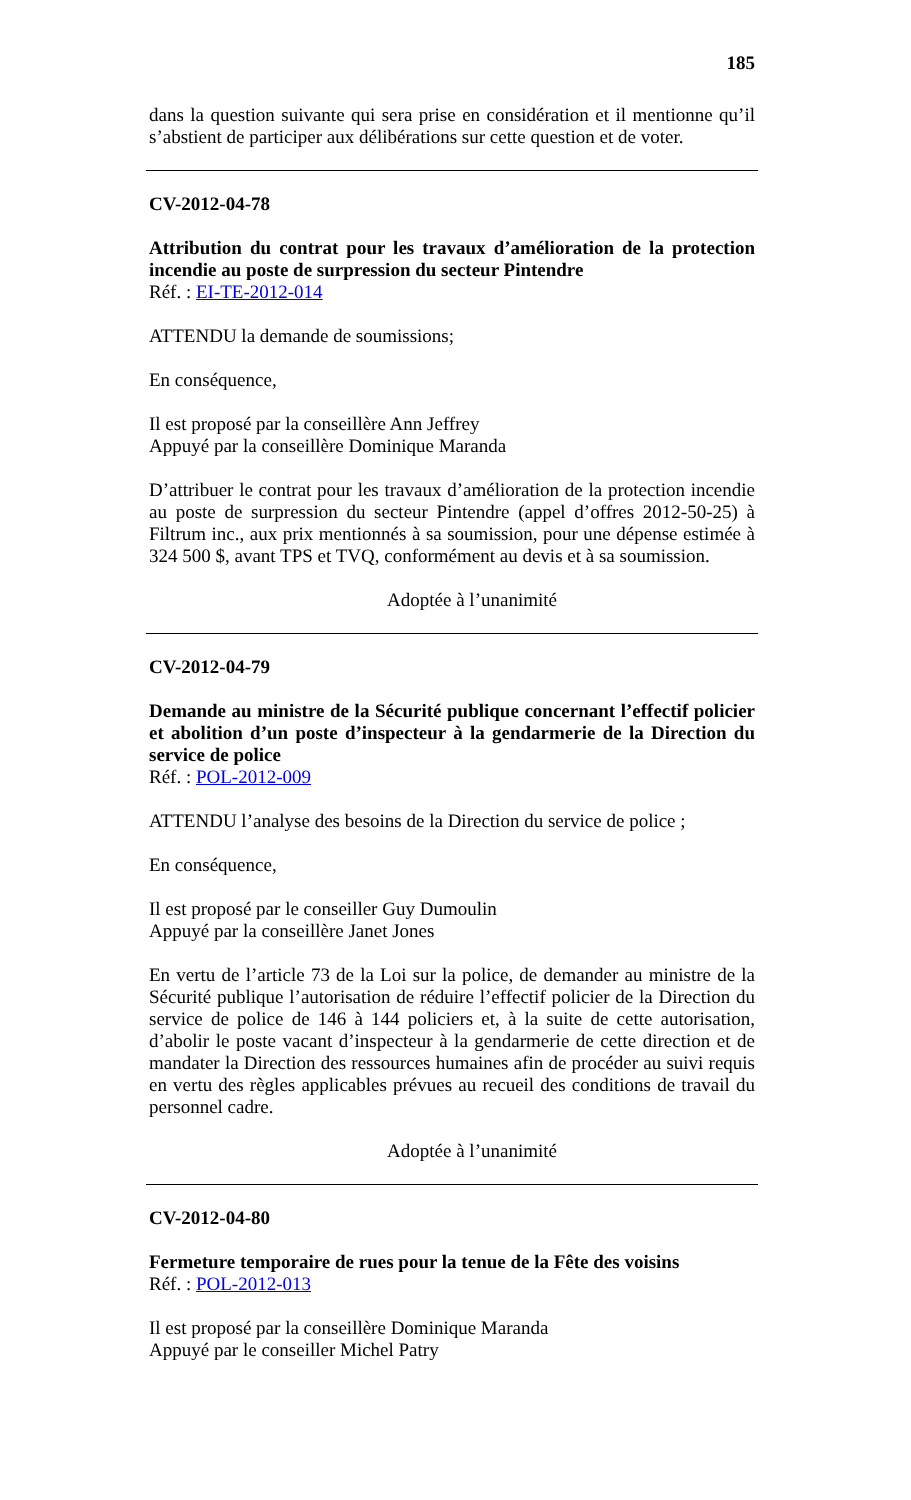185
dans la question suivante qui sera prise en considération et il mentionne qu’il s’abstient de participer aux délibérations sur cette question et de voter.
CV-2012-04-78
Attribution du contrat pour les travaux d’amélioration de la protection incendie au poste de surpression du secteur Pintendre
Réf. : EI-TE-2012-014
ATTENDU la demande de soumissions;
En conséquence,
Il est proposé par la conseillère Ann Jeffrey
Appuyé par la conseillère Dominique Maranda
D’attribuer le contrat pour les travaux d’amélioration de la protection incendie au poste de surpression du secteur Pintendre (appel d’offres 2012-50-25) à Filtrum inc., aux prix mentionnés à sa soumission, pour une dépense estimée à 324 500 $, avant TPS et TVQ, conformément au devis et à sa soumission.
Adoptée à l’unanimité
CV-2012-04-79
Demande au ministre de la Sécurité publique concernant l’effectif policier et abolition d’un poste d’inspecteur à la gendarmerie de la Direction du service de police
Réf. : POL-2012-009
ATTENDU l’analyse des besoins de la Direction du service de police ;
En conséquence,
Il est proposé par le conseiller Guy Dumoulin
Appuyé par la conseillère Janet Jones
En vertu de l’article 73 de la Loi sur la police, de demander au ministre de la Sécurité publique l’autorisation de réduire l’effectif policier de la Direction du service de police de 146 à 144 policiers et, à la suite de cette autorisation, d’abolir le poste vacant d’inspecteur à la gendarmerie de cette direction et de mandater la Direction des ressources humaines afin de procéder au suivi requis en vertu des règles applicables prévues au recueil des conditions de travail du personnel cadre.
Adoptée à l’unanimité
CV-2012-04-80
Fermeture temporaire de rues pour la tenue de la Fête des voisins
Réf. : POL-2012-013
Il est proposé par la conseillère Dominique Maranda
Appuyé par le conseiller Michel Patry